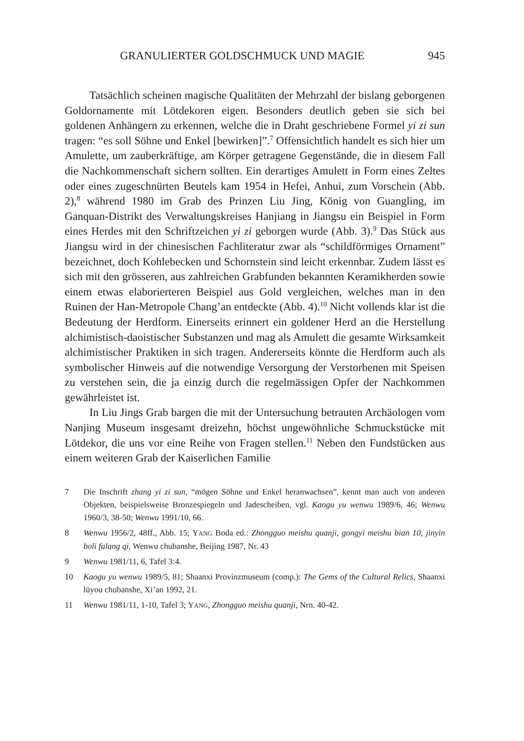GRANULIERTER GOLDSCHMUCK UND MAGIE 945
Tatsächlich scheinen magische Qualitäten der Mehrzahl der bislang geborgenen Goldornamente mit Lötdekoren eigen. Besonders deutlich geben sie sich bei goldenen Anhängern zu erkennen, welche die in Draht geschriebene Formel yi zi sun tragen: “es soll Söhne und Enkel [bewirken]”.<sup>7</sup> Offensichtlich handelt es sich hier um Amulette, um zauberkräftige, am Körper getragene Gegenstände, die in diesem Fall die Nachkommenschaft sichern sollten. Ein derartiges Amulett in Form eines Zeltes oder eines zugeschnürten Beutels kam 1954 in Hefei, Anhui, zum Vorschein (Abb. 2),<sup>8</sup> während 1980 im Grab des Prinzen Liu Jing, König von Guangling, im Ganquan-Distrikt des Verwaltungskreises Hanjiang in Jiangsu ein Beispiel in Form eines Herdes mit den Schriftzeichen yi zi geborgen wurde (Abb. 3).<sup>9</sup> Das Stück aus Jiangsu wird in der chinesischen Fachliteratur zwar als “schildförmiges Ornament” bezeichnet, doch Kohlebecken und Schornstein sind leicht erkennbar. Zudem lässt es sich mit den grösseren, aus zahlreichen Grabfunden bekannten Keramikherden sowie einem etwas elaborierteren Beispiel aus Gold vergleichen, welches man in den Ruinen der Han-Metropole Chang’an entdeckte (Abb. 4).<sup>10</sup> Nicht vollends klar ist die Bedeutung der Herdform. Einerseits erinnert ein goldener Herd an die Herstellung alchimistisch-daoistischer Substanzen und mag als Amulett die gesamte Wirksamkeit alchimistischer Praktiken in sich tragen. Andererseits könnte die Herdform auch als symbolischer Hinweis auf die notwendige Versorgung der Verstorbenen mit Speisen zu verstehen sein, die ja einzig durch die regelmässigen Opfer der Nachkommen gewährleistet ist.
In Liu Jings Grab bargen die mit der Untersuchung betrauten Archäologen vom Nanjing Museum insgesamt dreizehn, höchst ungewöhnliche Schmuckstücke mit Lötdekor, die uns vor eine Reihe von Fragen stellen.<sup>11</sup> Neben den Fundstücken aus einem weiteren Grab der Kaiserlichen Familie
7 Die Inschrift zhang yi zi sun, “mögen Söhne und Enkel heranwachsen”, kennt man auch von anderen Objekten, beispielsweise Bronzespiegeln und Jadescheiben, vgl. Kaogu yu wenwu 1989/6, 46; Wenwu 1960/3, 38-50; Wenwu 1991/10, 66.
8 Wenwu 1956/2, 48ff., Abb. 15; YANG Boda ed.: Zhongguo meishu quanji, gongyi meishu bian 10, jinyin boli falang qi, Wenwu chubanshe, Beijing 1987, Nr. 43
9 Wenwu 1981/11, 6, Tafel 3:4.
10 Kaogu yu wenwu 1989/5, 81; Shaanxi Provinzmuseum (comp.): The Gems of the Cultural Relics, Shaanxi lüyou chubanshe, Xi’an 1992, 21.
11 Wenwu 1981/11, 1-10, Tafel 3; YANG, Zhongguo meishu quanji, Nrn. 40-42.